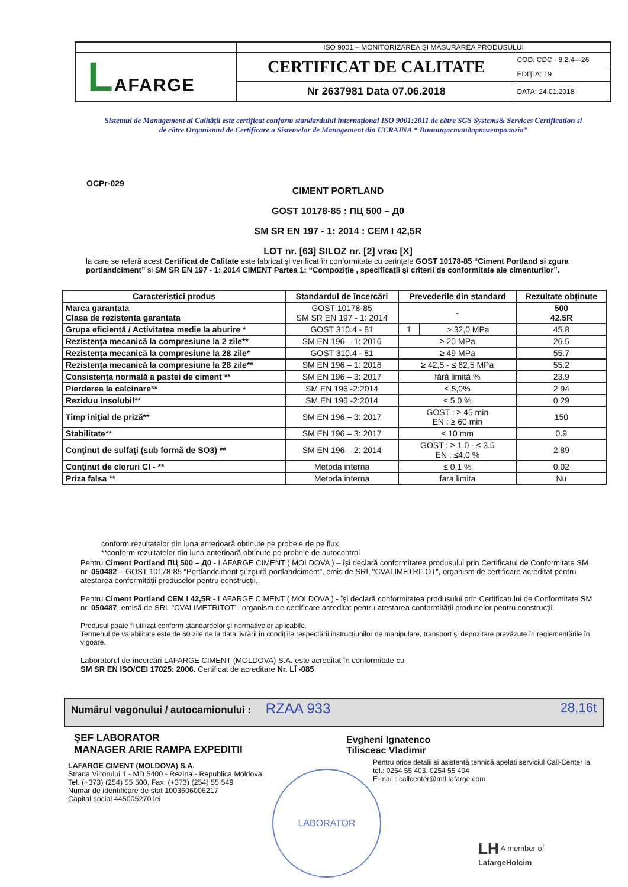| | ISO 9001 – MONITORIZAREA ŞI MĂSURAREA PRODUSULUI | |
| L AFARGE | CERTIFICAT DE CALITATE | COD: CDC - 8.2.4—26 |
| | | EDIŢIA: 19 |
| | Nr 2637981 Data 07.06.2018 | DATA: 24.01.2018 |
Sistemul de Management al Calităţii este certificat conform standardului internaţional ISO 9001:2011 de către SGS Systems& Services Certification si de către Organismul de Certificare a Sistemelor de Management din UCRAINA “ Винницястандартметрологія”
OCPr-029
CIMENT PORTLAND
GOST 10178-85 : ПЦ 500 – Д0
SM SR EN 197 - 1: 2014 : CEM I 42,5R
LOT nr. [63] SILOZ nr. [2] vrac [X]
la care se referă acest Certificat de Calitate este fabricat şi verificat în conformitate cu cerinţele GOST 10178-85 “Ciment Portland si zgura portlandciment” si SM SR EN 197 - 1: 2014 CIMENT Partea 1: “Compoziţie , specificaţii şi criterii de conformitate ale cimenturilor”.
| Caracteristici produs | Standardul de încercări | Prevederile din standard | | Rezultate obţinute |
| --- | --- | --- | --- | --- |
| Marca garantata Clasa de rezistenta garantata | GOST 10178-85 SM SR EN 197 - 1: 2014 | - | | 500 42.5R |
| Grupa eficientă / Activitatea medie la aburire * | GOST 310.4 - 81 | 1 | > 32,0 MPa | 45.8 |
| Rezistenţa mecanică la compresiune la 2 zile** | SM EN 196 – 1: 2016 | ≥ 20 MPa | | 26.5 |
| Rezistenţa mecanică la compresiune la 28 zile* | GOST 310.4 - 81 | ≥ 49 MPa | | 55.7 |
| Rezistenţa mecanică la compresiune la 28 zile** | SM EN 196 – 1: 2016 | ≥ 42,5 - ≤ 62,5 MPa | | 55.2 |
| Consistenţa normală a pastei de ciment ** | SM EN 196 – 3: 2017 | fără limită % | | 23.9 |
| Pierderea la calcinare** | SM EN 196 -2:2014 | ≤ 5,0% | | 2.94 |
| Reziduu insolubil** | SM EN 196 -2:2014 | ≤ 5,0 % | | 0.29 |
| Timp iniţial de priză** | SM EN 196 – 3: 2017 | GOST : ≥ 45 min EN : ≥ 60 min | | 150 |
| Stabilitate** | SM EN 196 – 3: 2017 | ≤ 10 mm | | 0.9 |
| Conţinut de sulfaţi (sub formă de SO3) ** | SM EN 196 – 2: 2014 | GOST : ≥ 1.0 - ≤ 3.5 EN : ≤4,0 % | | 2.89 |
| Conţinut de cloruri Cl - ** | Metoda interna | ≤ 0,1 % | | 0.02 |
| Priza falsa ** | Metoda interna | fara limita | | Nu |
conform rezultatelor din luna anterioară obtinute pe probele de pe flux
**conform rezultatelor din luna anterioară obtinute pe probele de autocontrol
Pentru Ciment Portland ПЦ 500 – Д0 - LAFARGE CIMENT ( MOLDOVA ) – îşi declară conformitatea produsului prin Certificatul de Conformitate SM nr. 050482 – GOST 10178-85 “Portlandciment şi zgură portlandciment”, emis de SRL "CVALIMETRITOT", organism de certificare acreditat pentru atestarea conformităţii produselor pentru construcţii.
Pentru Ciment Portland CEM I 42,5R - LAFARGE CIMENT ( MOLDOVA ) - îşi declară conformitatea produsului prin Certificatului de Conformitate SM nr. 050487, emisă de SRL "CVALIMETRITOT", organism de certificare acreditat pentru atestarea conformităţii produselor pentru construcţii.
Produsul poate fi utilizat conform standardelor şi normativelor aplicabile.
Termenul de valabilitate este de 60 zile de la data livrării în condiţiile respectării instrucţiunilor de manipulare, transport şi depozitare prevăzute în reglementările în vigoare.
Laboratorul de încercări LAFARGE CIMENT (MOLDOVA) S.A. este acreditat în conformitate cu
SM SR EN ISO/CEI 17025: 2006. Certificat de acreditare Nr. LÎ -085
Numărul vagonului / autocamionului : RZAA 933 28,16t
ŞEF LABORATOR
MANAGER ARIE RAMPA EXPEDITII
Evgheni Ignatenco
Tilisceac Vladimir
LAFARGE CIMENT (MOLDOVA) S.A.
Strada Viitorului 1 - MD 5400 - Rezina - Republica Moldova
Tel. (+373) (254) 55 500, Fax: (+373) (254) 55 549
Numar de identificare de stat 1003606006217
Capital social 445005270 lei
Pentru orice detalii si asistentă tehnică apelati serviciul Call-Center la
tel.: 0254 55 403, 0254 55 404
E-mail : callcenter@md.lafarge.com
LABORATOR
LH A member of
LafargeHolcim